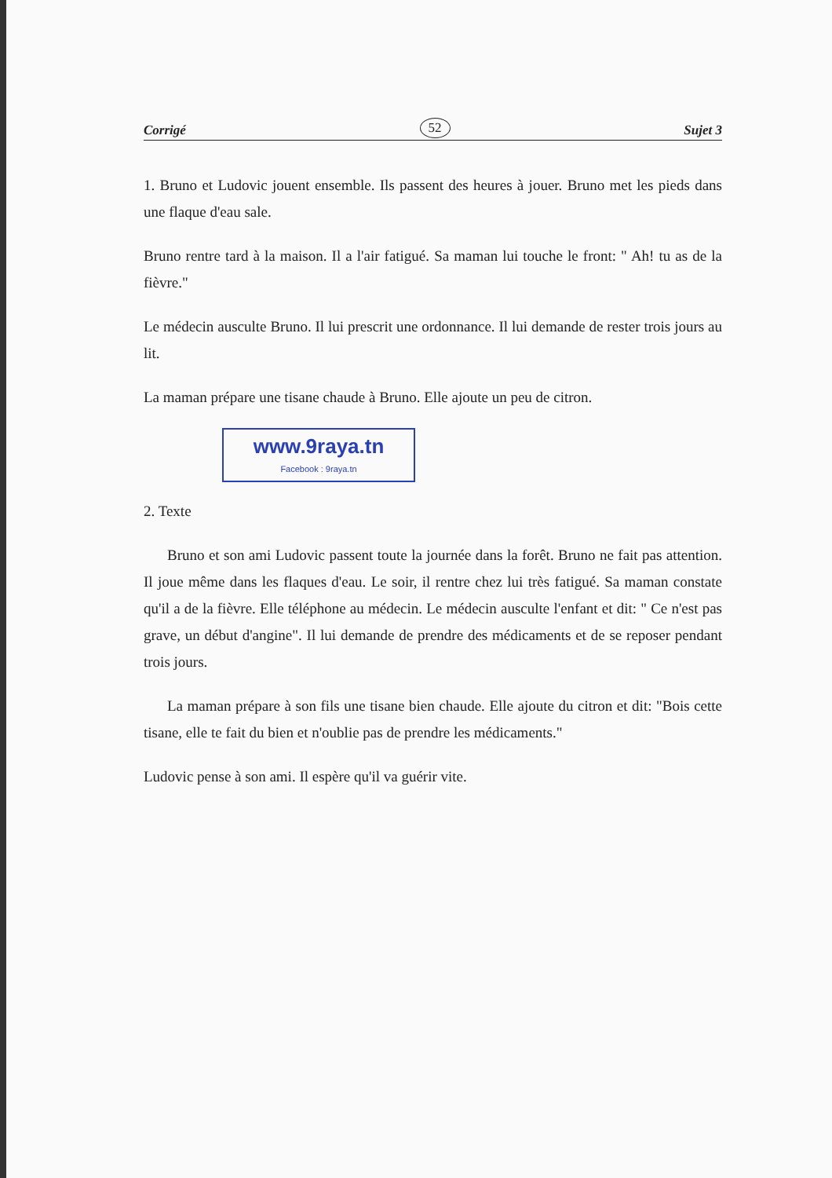Corrigé 52 Sujet 3
1. Bruno et Ludovic jouent ensemble. Ils passent des heures à jouer. Bruno met les pieds dans une flaque d'eau sale.
Bruno rentre tard à la maison. Il a l'air fatigué. Sa maman lui touche le front: " Ah! tu as de la fièvre."
Le médecin ausculte Bruno. Il lui prescrit une ordonnance. Il lui demande de rester trois jours au lit.
La maman prépare une tisane chaude à Bruno. Elle ajoute un peu de citron.
www.9raya.tn
Facebook : 9raya.tn
2. Texte
Bruno et son ami Ludovic passent toute la journée dans la forêt. Bruno ne fait pas attention. Il joue même dans les flaques d'eau. Le soir, il rentre chez lui très fatigué. Sa maman constate qu'il a de la fièvre. Elle téléphone au médecin. Le médecin ausculte l'enfant et dit: " Ce n'est pas grave, un début d'angine". Il lui demande de prendre des médicaments et de se reposer pendant trois jours.
La maman prépare à son fils une tisane bien chaude. Elle ajoute du citron et dit: "Bois cette tisane, elle te fait du bien et n'oublie pas de prendre les médicaments."
Ludovic pense à son ami. Il espère qu'il va guérir vite.